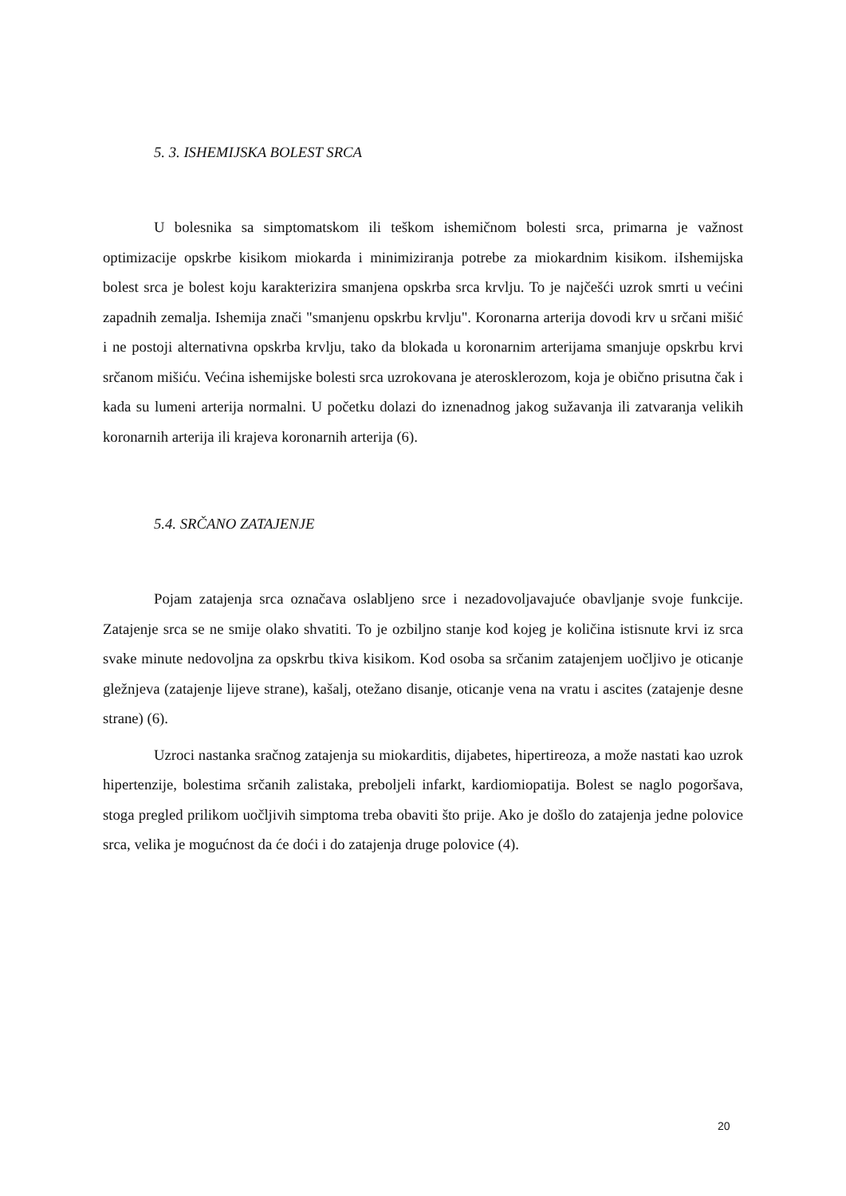5. 3. ISHEMIJSKA BOLEST SRCA
U bolesnika sa simptomatskom ili teškom ishemičnom bolesti srca, primarna je važnost optimizacije opskrbe kisikom miokarda i minimiziranja potrebe za miokardnim kisikom. iIshemijska bolest srca je bolest koju karakterizira smanjena opskrba srca krvlju. To je najčešći uzrok smrti u većini zapadnih zemalja. Ishemija znači "smanjenu opskrbu krvlju". Koronarna arterija dovodi krv u srčani mišić i ne postoji alternativna opskrba krvlju, tako da blokada u koronarnim arterijama smanjuje opskrbu krvi srčanom mišiću. Većina ishemijske bolesti srca uzrokovana je aterosklerozom, koja je obično prisutna čak i kada su lumeni arterija normalni. U početku dolazi do iznenadnog jakog sužavanja ili zatvaranja velikih koronarnih arterija ili krajeva koronarnih arterija (6).
5.4. SRČANO ZATAJENJE
Pojam zatajenja srca označava oslabljeno srce i nezadovoljavajuće obavljanje svoje funkcije. Zatajenje srca se ne smije olako shvatiti. To je ozbiljno stanje kod kojeg je količina istisnute krvi iz srca svake minute nedovoljna za opskrbu tkiva kisikom. Kod osoba sa srčanim zatajenjem uočljivo je oticanje gležnjeva (zatajenje lijeve strane), kašalj, otežano disanje, oticanje vena na vratu i ascites (zatajenje desne strane) (6).
Uzroci nastanka sračnog zatajenja su miokarditis, dijabetes, hipertireoza, a može nastati kao uzrok hipertenzije, bolestima srčanih zalistaka, preboljeli infarkt, kardiomiopatija. Bolest se naglo pogoršava, stoga pregled prilikom uočljivih simptoma treba obaviti što prije. Ako je došlo do zatajenja jedne polovice srca, velika je mogućnost da će doći i do zatajenja druge polovice (4).
20